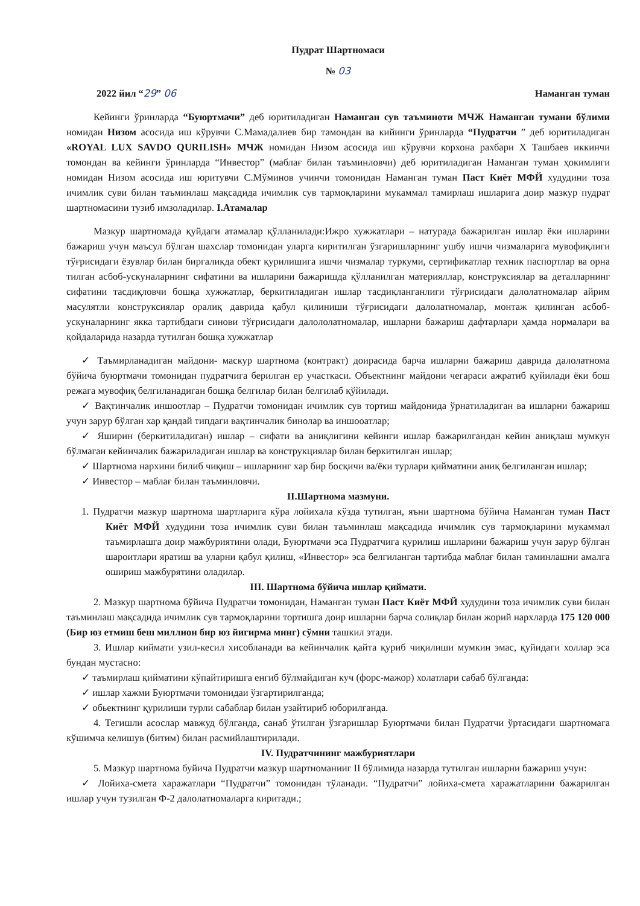Пудрат Шартномаси
№ 03
2022 йил “29” 06 Наманган туман
Кейинги ўринларда “Буюртмачи” деб юритиладиган Наманган сув таъминоти МЧЖ Наманган тумани бўлими номидан Низом асосида иш кўрувчи С.Мамадалиев бир тамондан ва кийинги ўринларда “Пудратчи ” деб юритиладиган «ROYAL LUX SAVDO QURILISH» МЧЖ номидан Низом асосида иш кўрувчи корхона рахбари Х Ташбаев иккинчи томондан ва кейинги ўринларда “Инвестор” (маблағ билан таъминловчи) деб юритиладиган Наманган туман ҳокимлиги номидан Низом асосида иш юритувчи С.Мўминов учинчи томонидан Наманган туман Паст Киёт МФЙ худудини тоза ичимлик суви билан таъминлаш мақсадида ичимлик сув тармоқларини мукаммал тамирлаш ишларига доир мазкур пудрат шартномасини тузиб имзоладилар. I.Атамалар
Мазкур шартномада қуйдаги атамалар қўлланилади:Ижро хужжатлари – натурада бажарилган ишлар ёки ишларини бажариш учун маъсул бўлган шахслар томонидан уларга киритилган ўзгаришларнинг ушбу ишчи чизмаларига мувофиқлиги тўғрисидаги ёзувлар билан биргаликда обект қурилишига ишчи чизмалар туркуми, сертификатлар техник паспортлар ва орна тилган асбоб-ускуналарнинг сифатини ва ишларини бажаришда қўлланилган материяллар, конструксиялар ва деталларнинг сифатини тасдиқловчи бошқа хужжатлар, беркитиладиган ишлар тасдиқланганлиги тўғрисидаги далолатномалар айрим масулятли конструксиялар оралиқ даврида қабул қилиниши тўғрисидаги далолатномалар, монтаж қилинган асбоб-ускуналарнинг якка тартибдаги синови тўғрисидаги далололатномалар, ишларни бажариш дафтарлари ҳамда нормалари ва қойдаларида назарда тутилган бошқа хужжатлар
✓ Таъмирланадиган майдони- маскур шартнома (контракт) доирасида барча ишларни бажариш даврида далолатнома бўйича буюртмачи томонидан пудратчига берилган ер участкаси. Объектнинг майдони чегараси ажратиб қуйилади ёки бош режага мувофиқ белгиланадиган бошқа белгилар билан белгилаб қўйилади.
✓ Вақтинчалик иншоотлар – Пудратчи томонидан ичимлик сув тортиш майдонида ўрнатиладиган ва ишларни бажариш учун зарур бўлган хар қандай типдаги вақтинчалик бинолар ва иншооатлар;
✓ Яширин (беркитиладиган) ишлар – сифати ва аниқлигини кейинги ишлар бажарилгандан кейин аниқлаш мумкун бўлмаган кейинчалик бажариладиган ишлар ва конструкциялар билан беркитилган ишлар;
✓ Шартнома нархини билиб чиқиш – ишларнинг хар бир босқичи ва/ёки турлари қийматини аниқ белгиланган ишлар;
✓ Инвестор – маблағ билан таъминловчи.
II.Шартнома мазмуни.
1. Пудратчи мазкур шартнома шартларига кўра лойихала кўзда тутилган, яъни шартнома бўйича Наманган туман Паст Киёт МФЙ худудини тоза ичимлик суви билан таъминлаш мақсадида ичимлик сув тармоқларини мукаммал таъмирлашга доир мажбуриятини олади, Буюртмачи эса Пудратчига қурилиш ишларини бажариш учун зарур бўлган шароитлари яратиш ва уларни қабул қилиш, «Инвестор» эса белгиланган тартибда маблағ билан таминлашни амалга ошириш мажбурятини оладилар.
III. Шартнома бўйича ишлар қиймати.
2. Мазкур шартнома бўйича Пудратчи томонидан, Наманган туман Паст Киёт МФЙ худудини тоза ичимлик суви билан таъминлаш мақсадида ичимлик сув тармоқларини тортишга доир ишларни барча солиқлар билан жорий нархларда 175 120 000 (Бир юз етмиш беш миллион бир юз йигирма минг) сўмни ташкил этади.
3. Ишлар киймати узил-кесил хисобланади ва кейинчалик қайта қуриб чиқилиши мумкин эмас, қуйидаги холлар эса бундан мустасно:
✓ таъмирлаш қийматини кўпайтиришга енгиб бўлмайдиган куч (форс-мажор) холатлари сабаб бўлганда:
✓ ишлар хажми Буюртмачи томонидаи ўзгартирилганда;
✓ обьектнинг қурилиши турли сабаблар билан узайтириб юборилганда.
4. Тегишли асослар мавжуд бўлганда, санаб ўтилган ўзгаришлар Буюртмачи билан Пудратчи ўртасидаги шартномага кўшимча келишув (битим) билан расмийлаштирилади.
IV. Пудратчининг мажбуриятлари
5. Мазкур шартнома буйича Пудратчи мазкур шартноманииг II бўлимида назарда тутилган ишларни бажариш учун:
✓ Лойиха-смета харажатлари “Пудратчи” томонидан тўланади. “Пудратчи” лойиха-смета харажатларини бажарилган ишлар учун тузилган Ф-2 далолатномаларга киритади.;